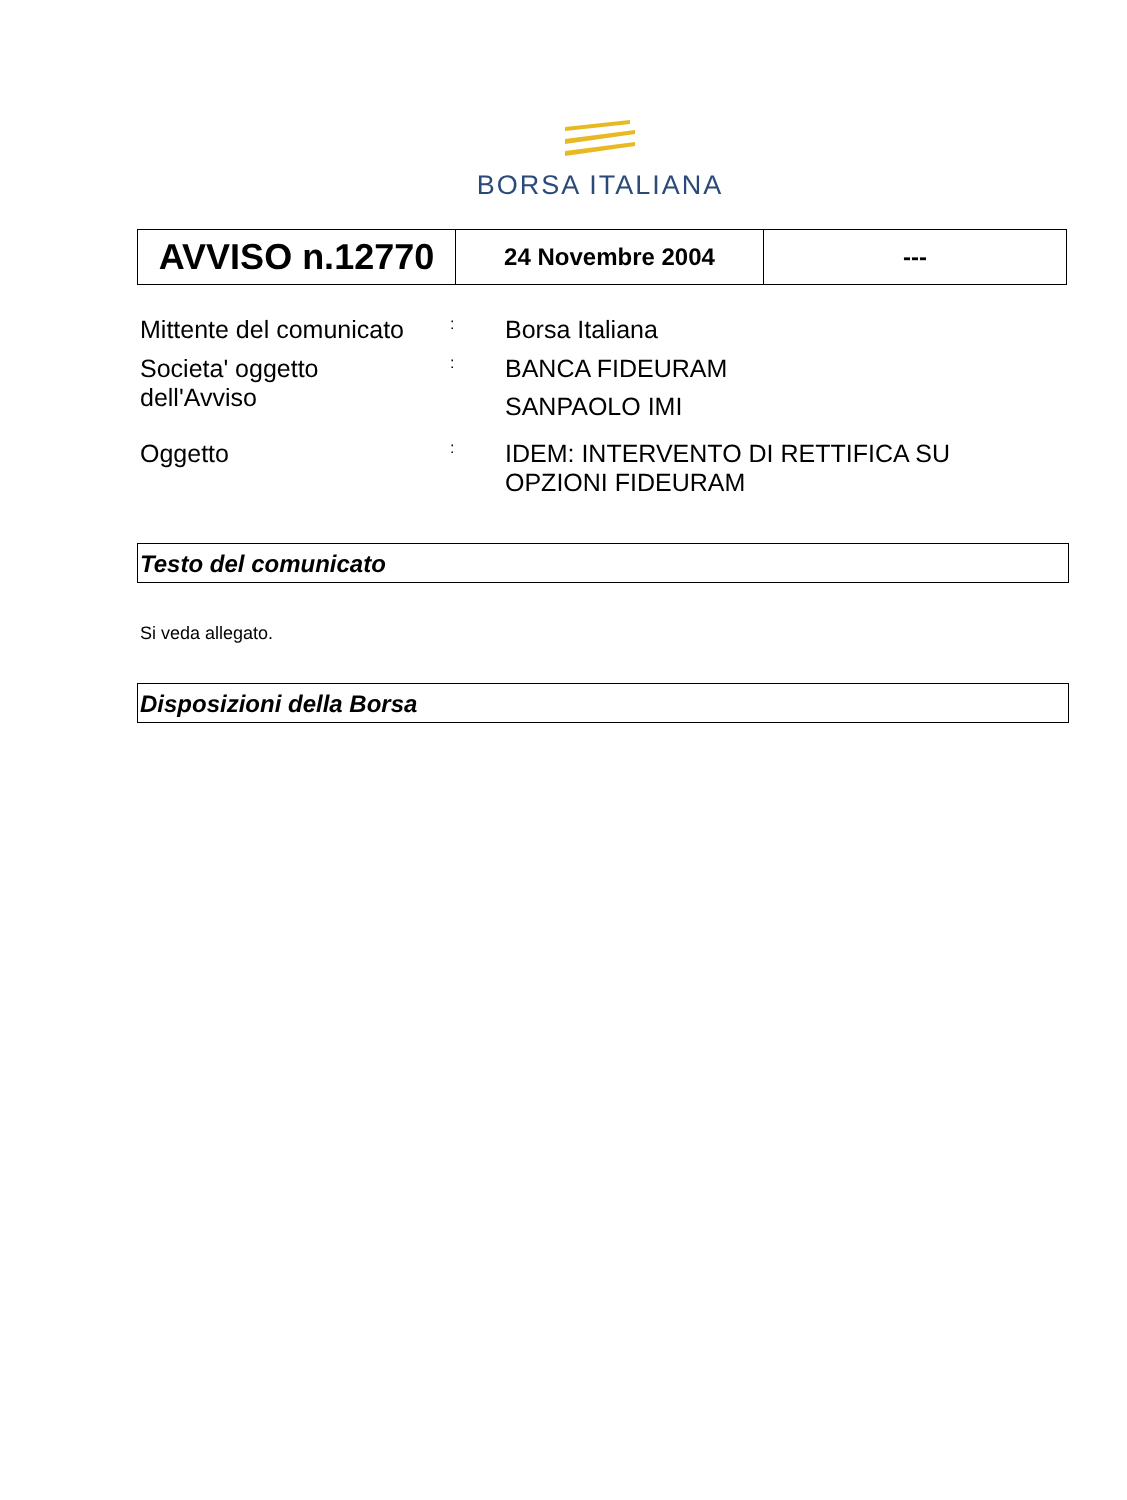BORSA ITALIANA
| AVVISO n.12770 | 24 Novembre 2004 | --- |
Mittente del comunicato
:
Borsa Italiana
Societa' oggetto
dell'Avviso
:
BANCA FIDEURAM
SANPAOLO IMI
Oggetto
:
IDEM: INTERVENTO DI RETTIFICA SU
OPZIONI FIDEURAM
Testo del comunicato
Si veda allegato.
Disposizioni della Borsa